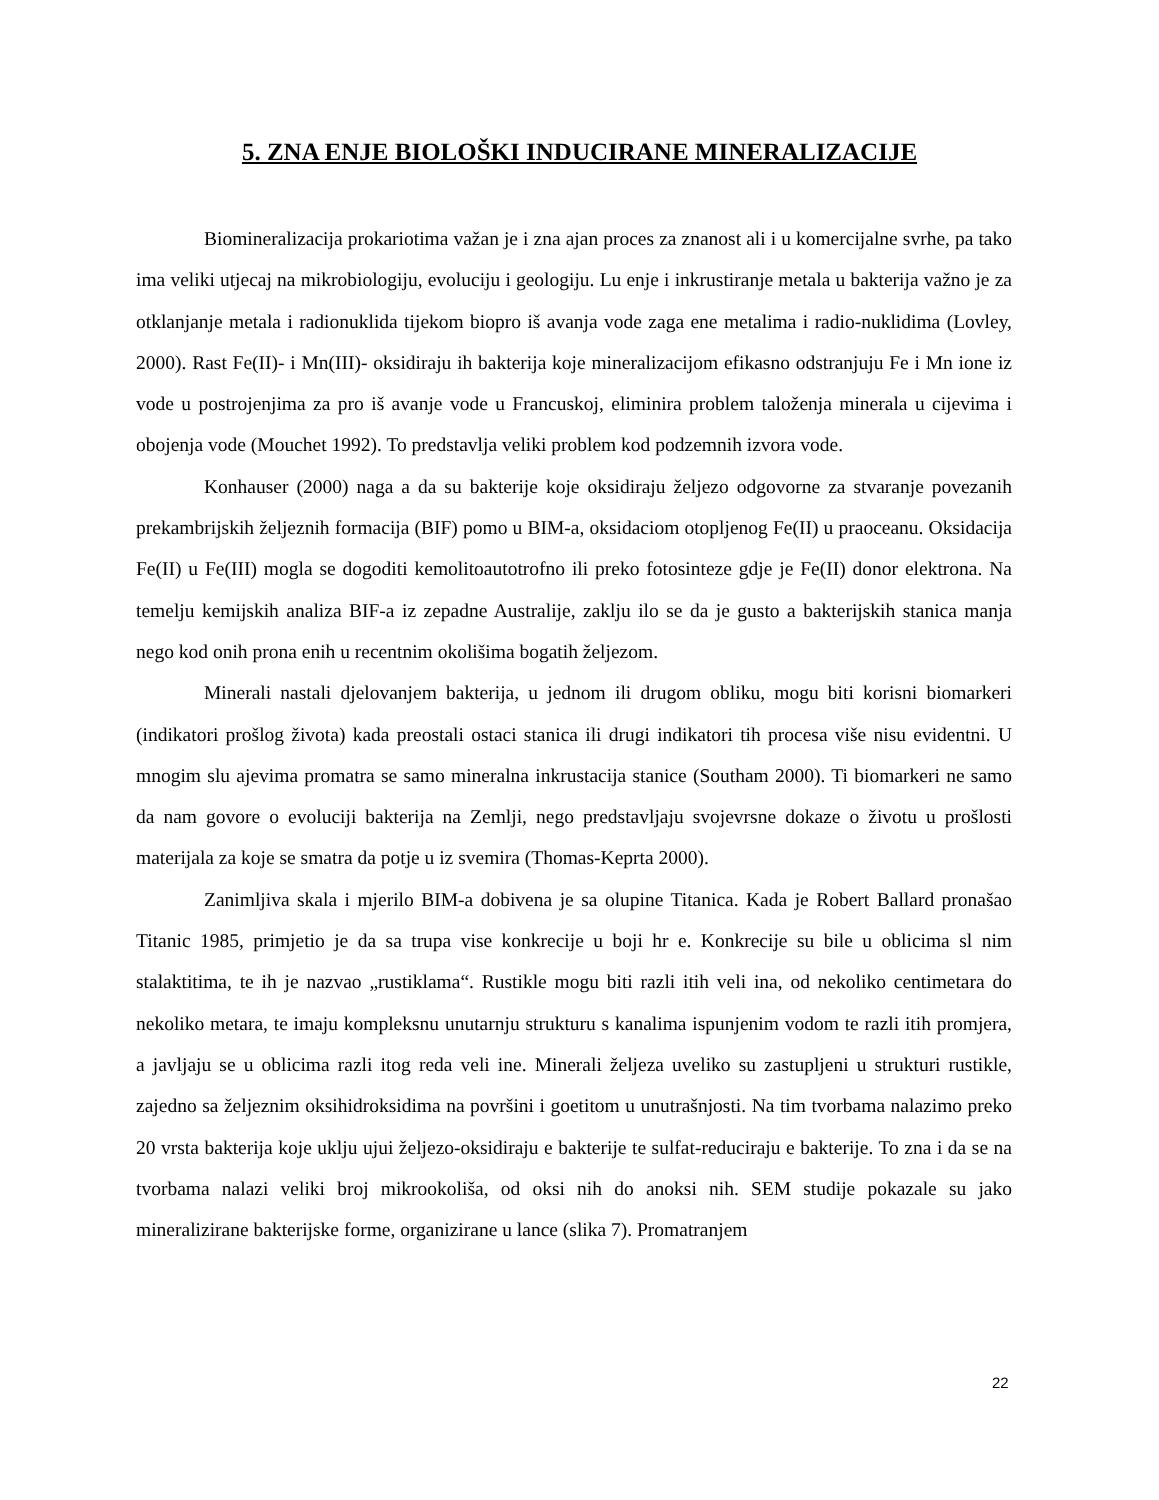5. ZNA ENJE BIOLOŠKI INDUCIRANE MINERALIZACIJE
Biomineralizacija prokariotima važan je i zna ajan proces za znanost ali i u komercijalne svrhe, pa tako ima veliki utjecaj na mikrobiologiju, evoluciju i geologiju. Lu enje i inkrustiranje metala u bakterija važno je za otklanjanje metala i radionuklida tijekom biopro iš avanja vode zaga ene metalima i radio-nuklidima (Lovley, 2000). Rast Fe(II)- i Mn(III)- oksidiraju ih bakterija koje mineralizacijom efikasno odstranjuju Fe i Mn ione iz vode u postrojenjima za pro iš avanje vode u Francuskoj, eliminira problem taloženja minerala u cijevima i obojenja vode (Mouchet 1992). To predstavlja veliki problem kod podzemnih izvora vode.
Konhauser (2000) naga a da su bakterije koje oksidiraju željezo odgovorne za stvaranje povezanih prekambrijskih željeznih formacija (BIF) pomo u BIM-a, oksidaciom otopljenog Fe(II) u praoceanu. Oksidacija Fe(II) u Fe(III) mogla se dogoditi kemolitoautotrofno ili preko fotosinteze gdje je Fe(II) donor elektrona. Na temelju kemijskih analiza BIF-a iz zepadne Australije, zaklju ilo se da je gusto a bakterijskih stanica manja nego kod onih prona enih u recentnim okolišima bogatih željezom.
Minerali nastali djelovanjem bakterija, u jednom ili drugom obliku, mogu biti korisni biomarkeri (indikatori prošlog života) kada preostali ostaci stanica ili drugi indikatori tih procesa više nisu evidentni. U mnogim slu ajevima promatra se samo mineralna inkrustacija stanice (Southam 2000). Ti biomarkeri ne samo da nam govore o evoluciji bakterija na Zemlji, nego predstavljaju svojevrsne dokaze o životu u prošlosti materijala za koje se smatra da potje u iz svemira (Thomas-Keprta 2000).
Zanimljiva skala i mjerilo BIM-a dobivena je sa olupine Titanica. Kada je Robert Ballard pronašao Titanic 1985, primjetio je da sa trupa vise konkrecije u boji hr e. Konkrecije su bile u oblicima sl nim stalaktitima, te ih je nazvao „rustiklama“. Rustikle mogu biti razli itih veli ina, od nekoliko centimetara do nekoliko metara, te imaju kompleksnu unutarnju strukturu s kanalima ispunjenim vodom te razli itih promjera, a javljaju se u oblicima razli itog reda veli ine. Minerali željeza uveliko su zastupljeni u strukturi rustikle, zajedno sa željeznim oksihidroksidima na površini i goetitom u unutrašnjosti. Na tim tvorbama nalazimo preko 20 vrsta bakterija koje uklju ujui željezo-oksidiraju e bakterije te sulfat-reduciraju e bakterije. To zna i da se na tvorbama nalazi veliki broj mikrookoliša, od oksi nih do anoksi nih. SEM studije pokazale su jako mineralizirane bakterijske forme, organizirane u lance (slika 7). Promatranjem
22